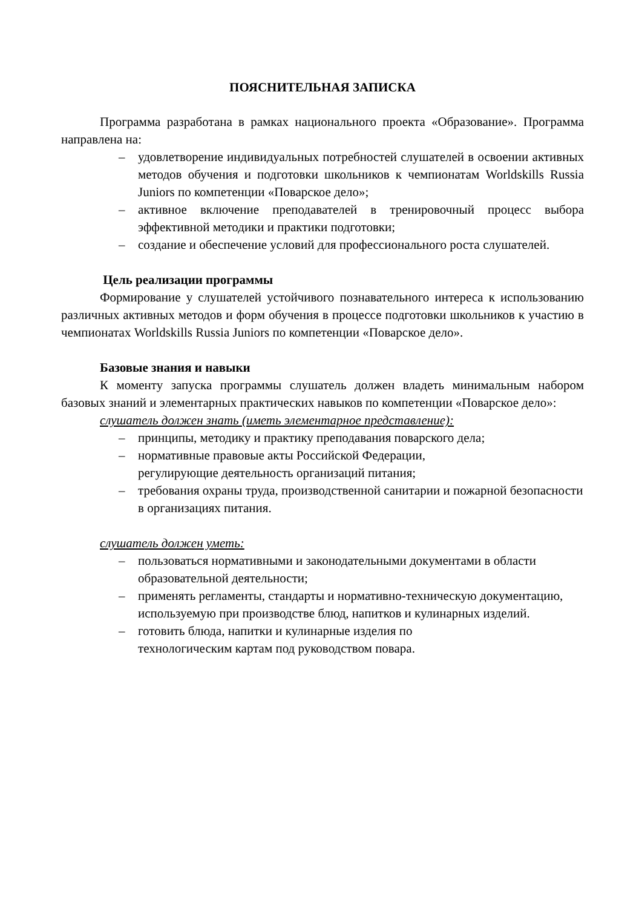ПОЯСНИТЕЛЬНАЯ ЗАПИСКА
Программа разработана в рамках национального проекта «Образование». Программа направлена на:
– удовлетворение индивидуальных потребностей слушателей в освоении активных методов обучения и подготовки школьников к чемпионатам Worldskills Russia Juniors по компетенции «Поварское дело»;
– активное включение преподавателей в тренировочный процесс выбора эффективной методики и практики подготовки;
– создание и обеспечение условий для профессионального роста слушателей.
Цель реализации программы
Формирование у слушателей устойчивого познавательного интереса к использованию различных активных методов и форм обучения в процессе подготовки школьников к участию в чемпионатах Worldskills Russia Juniors по компетенции «Поварское дело».
Базовые знания и навыки
К моменту запуска программы слушатель должен владеть минимальным набором базовых знаний и элементарных практических навыков по компетенции «Поварское дело»:
слушатель должен знать (иметь элементарное представление):
– принципы, методику и практику преподавания поварского дела;
– нормативные правовые акты Российской Федерации,
регулирующие деятельность организаций питания;
– требования охраны труда, производственной санитарии и пожарной безопасности в организациях питания.
слушатель должен уметь:
– пользоваться нормативными и законодательными документами в области образовательной деятельности;
– применять регламенты, стандарты и нормативно-техническую документацию, используемую при производстве блюд, напитков и кулинарных изделий.
– готовить блюда, напитки и кулинарные изделия по
технологическим картам под руководством повара.